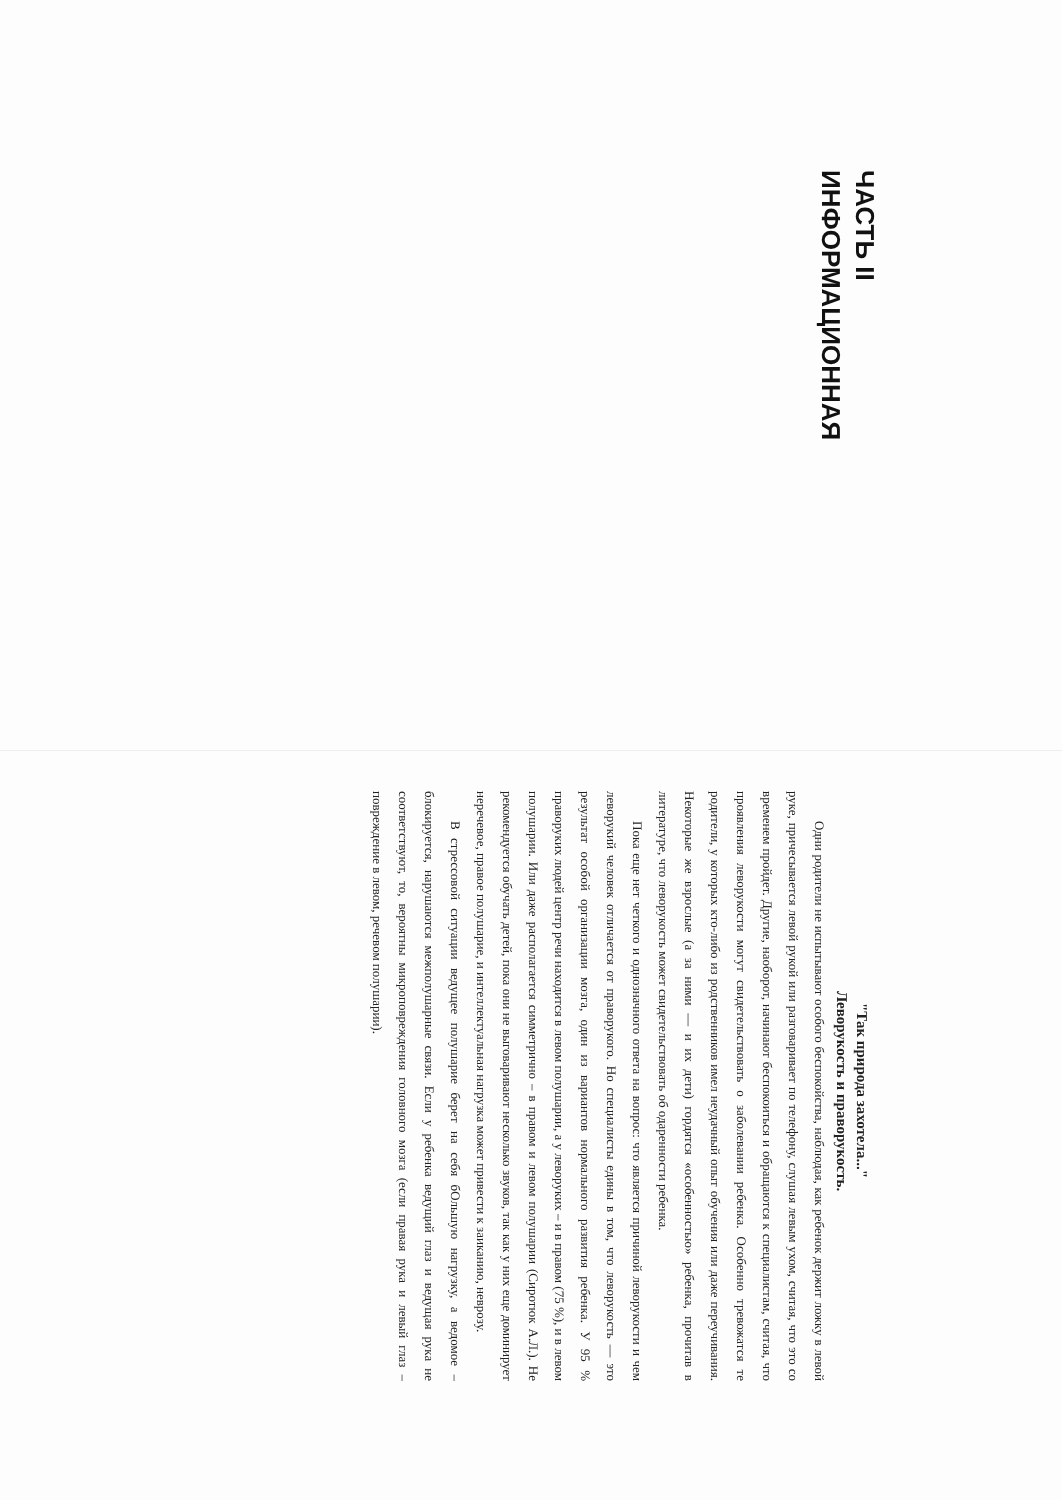ЧАСТЬ II
ИНФОРМАЦИОННАЯ
"Так природа захотела..."
Леворукость и праворукость.
Одни родители не испытывают особого беспокойства, наблюдая, как ребенок держит ложку в левой руке, причесывается левой рукой или разговаривает по телефону, слушая левым ухом, считая, что это со временем пройдет. Другие, наоборот, начинают беспокоиться и обращаются к специалистам, считая, что проявления леворукости могут свидетельствовать о заболевании ребенка. Особенно тревожатся те родители, у которых кто-либо из родственников имел неудачный опыт обучения или даже переучивания. Некоторые же взрослые (а за ними — и их дети) гордятся «особенностью» ребенка, прочитав в литературе, что леворукость может свидетельствовать об одаренности ребенка.
Пока еще нет четкого и однозначного ответа на вопрос: что является причиной леворукости и чем леворукий человек отличается от праворукого. Но специалисты едины в том, что леворукость — это результат особой организации мозга, один из вариантов нормального развития ребенка. У 95 % праворуких людей центр речи находится в левом полушарии, а у леворуких – и в правом (75 %), и в левом полушарии. Или даже располагается симметрично – в правом и левом полушарии (Сиротюк А.Л.). Не рекомендуется обучать детей, пока они не выговаривают несколько звуков, так как у них еще доминирует неречевое, правое полушарие, и интеллектуальная нагрузка может привести к заиканию, неврозу.
В стрессовой ситуации ведущее полушарие берет на себя бОльшую нагрузку, а ведомое – блокируется, нарушаются межполушарные связи. Если у ребенка ведущий глаз и ведущая рука не соответствуют, то, вероятны микроповреждения головного мозга (если правая рука и левый глаз – повреждение в левом, речевом полушарии).